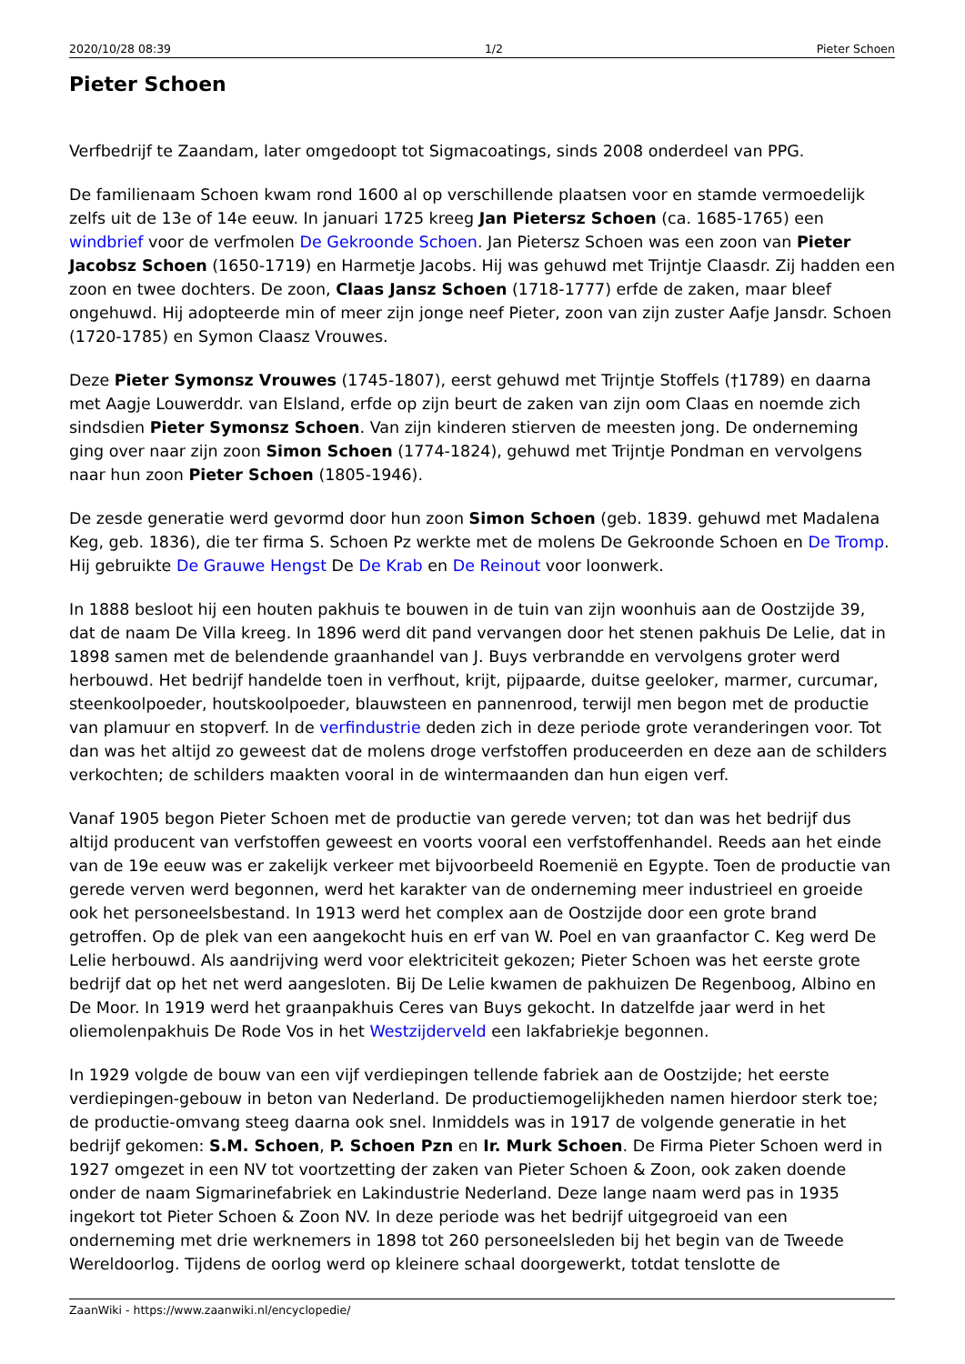2020/10/28 08:39 1/2 Pieter Schoen
Pieter Schoen
Verfbedrijf te Zaandam, later omgedoopt tot Sigmacoatings, sinds 2008 onderdeel van PPG.
De familienaam Schoen kwam rond 1600 al op verschillende plaatsen voor en stamde vermoedelijk zelfs uit de 13e of 14e eeuw. In januari 1725 kreeg Jan Pietersz Schoen (ca. 1685-1765) een windbrief voor de verfmolen De Gekroonde Schoen. Jan Pietersz Schoen was een zoon van Pieter Jacobsz Schoen (1650-1719) en Harmetje Jacobs. Hij was gehuwd met Trijntje Claasdr. Zij hadden een zoon en twee dochters. De zoon, Claas Jansz Schoen (1718-1777) erfde de zaken, maar bleef ongehuwd. Hij adopteerde min of meer zijn jonge neef Pieter, zoon van zijn zuster Aafje Jansdr. Schoen (1720-1785) en Symon Claasz Vrouwes.
Deze Pieter Symonsz Vrouwes (1745-1807), eerst gehuwd met Trijntje Stoffels (†1789) en daarna met Aagje Louwerddr. van Elsland, erfde op zijn beurt de zaken van zijn oom Claas en noemde zich sindsdien Pieter Symonsz Schoen. Van zijn kinderen stierven de meesten jong. De onderneming ging over naar zijn zoon Simon Schoen (1774-1824), gehuwd met Trijntje Pondman en vervolgens naar hun zoon Pieter Schoen (1805-1946).
De zesde generatie werd gevormd door hun zoon Simon Schoen (geb. 1839. gehuwd met Madalena Keg, geb. 1836), die ter firma S. Schoen Pz werkte met de molens De Gekroonde Schoen en De Tromp. Hij gebruikte De Grauwe Hengst De De Krab en De Reinout voor loonwerk.
In 1888 besloot hij een houten pakhuis te bouwen in de tuin van zijn woonhuis aan de Oostzijde 39, dat de naam De Villa kreeg. In 1896 werd dit pand vervangen door het stenen pakhuis De Lelie, dat in 1898 samen met de belendende graanhandel van J. Buys verbrandde en vervolgens groter werd herbouwd. Het bedrijf handelde toen in verfhout, krijt, pijpaarde, duitse geeloker, marmer, curcumar, steenkoolpoeder, houtskoolpoeder, blauwsteen en pannenrood, terwijl men begon met de productie van plamuur en stopverf. In de verfindustrie deden zich in deze periode grote veranderingen voor. Tot dan was het altijd zo geweest dat de molens droge verfstoffen produceerden en deze aan de schilders verkochten; de schilders maakten vooral in de wintermaanden dan hun eigen verf.
Vanaf 1905 begon Pieter Schoen met de productie van gerede verven; tot dan was het bedrijf dus altijd producent van verfstoffen geweest en voorts vooral een verfstoffenhandel. Reeds aan het einde van de 19e eeuw was er zakelijk verkeer met bijvoorbeeld Roemenië en Egypte. Toen de productie van gerede verven werd begonnen, werd het karakter van de onderneming meer industrieel en groeide ook het personeelsbestand. In 1913 werd het complex aan de Oostzijde door een grote brand getroffen. Op de plek van een aangekocht huis en erf van W. Poel en van graanfactor C. Keg werd De Lelie herbouwd. Als aandrijving werd voor elektriciteit gekozen; Pieter Schoen was het eerste grote bedrijf dat op het net werd aangesloten. Bij De Lelie kwamen de pakhuizen De Regenboog, Albino en De Moor. In 1919 werd het graanpakhuis Ceres van Buys gekocht. In datzelfde jaar werd in het oliemolenpakhuis De Rode Vos in het Westzijderveld een lakfabriekje begonnen.
In 1929 volgde de bouw van een vijf verdiepingen tellende fabriek aan de Oostzijde; het eerste verdiepingen-gebouw in beton van Nederland. De productiemogelijkheden namen hierdoor sterk toe; de productie-omvang steeg daarna ook snel. Inmiddels was in 1917 de volgende generatie in het bedrijf gekomen: S.M. Schoen, P. Schoen Pzn en Ir. Murk Schoen. De Firma Pieter Schoen werd in 1927 omgezet in een NV tot voortzetting der zaken van Pieter Schoen & Zoon, ook zaken doende onder de naam Sigmarinefabriek en Lakindustrie Nederland. Deze lange naam werd pas in 1935 ingekort tot Pieter Schoen & Zoon NV. In deze periode was het bedrijf uitgegroeid van een onderneming met drie werknemers in 1898 tot 260 personeelsleden bij het begin van de Tweede Wereldoorlog. Tijdens de oorlog werd op kleinere schaal doorgewerkt, totdat tenslotte de
ZaanWiki - https://www.zaanwiki.nl/encyclopedie/